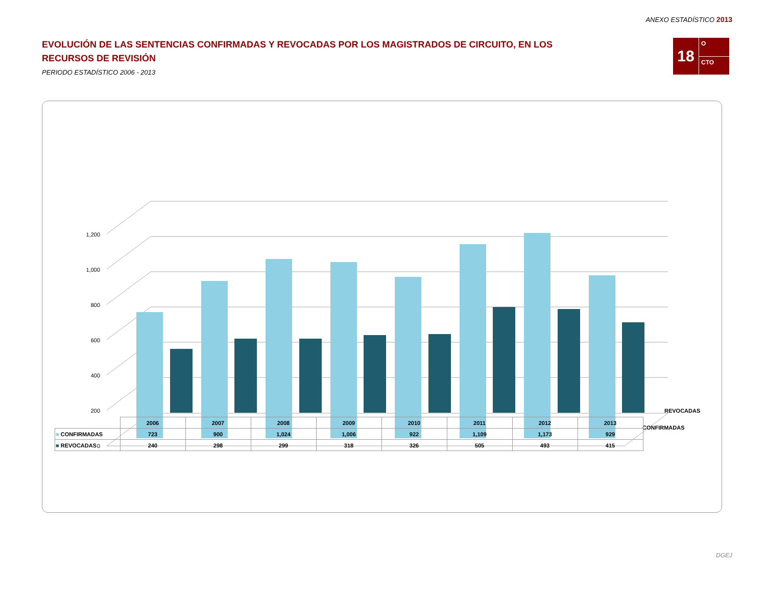ANEXO ESTADÍSTICO 2013
EVOLUCIÓN DE LAS SENTENCIAS CONFIRMADAS Y REVOCADAS POR LOS MAGISTRADOS DE CIRCUITO, EN LOS RECURSOS DE REVISIÓN
PERIODO ESTADÍSTICO 2006 - 2013
18
O
CTO
0
200
400
600
800
1,000
1,200
REVOCADAS
CONFIRMADAS
| | 2006 | 2007 | 2008 | 2009 | 2010 | 2011 | 2012 | 2013 |
| ■ CONFIRMADAS | 723 | 900 | 1,024 | 1,006 | 922 | 1,109 | 1,173 | 929 |
| ■ REVOCADAS | 240 | 298 | 299 | 318 | 326 | 505 | 493 | 415 |
DGEJ